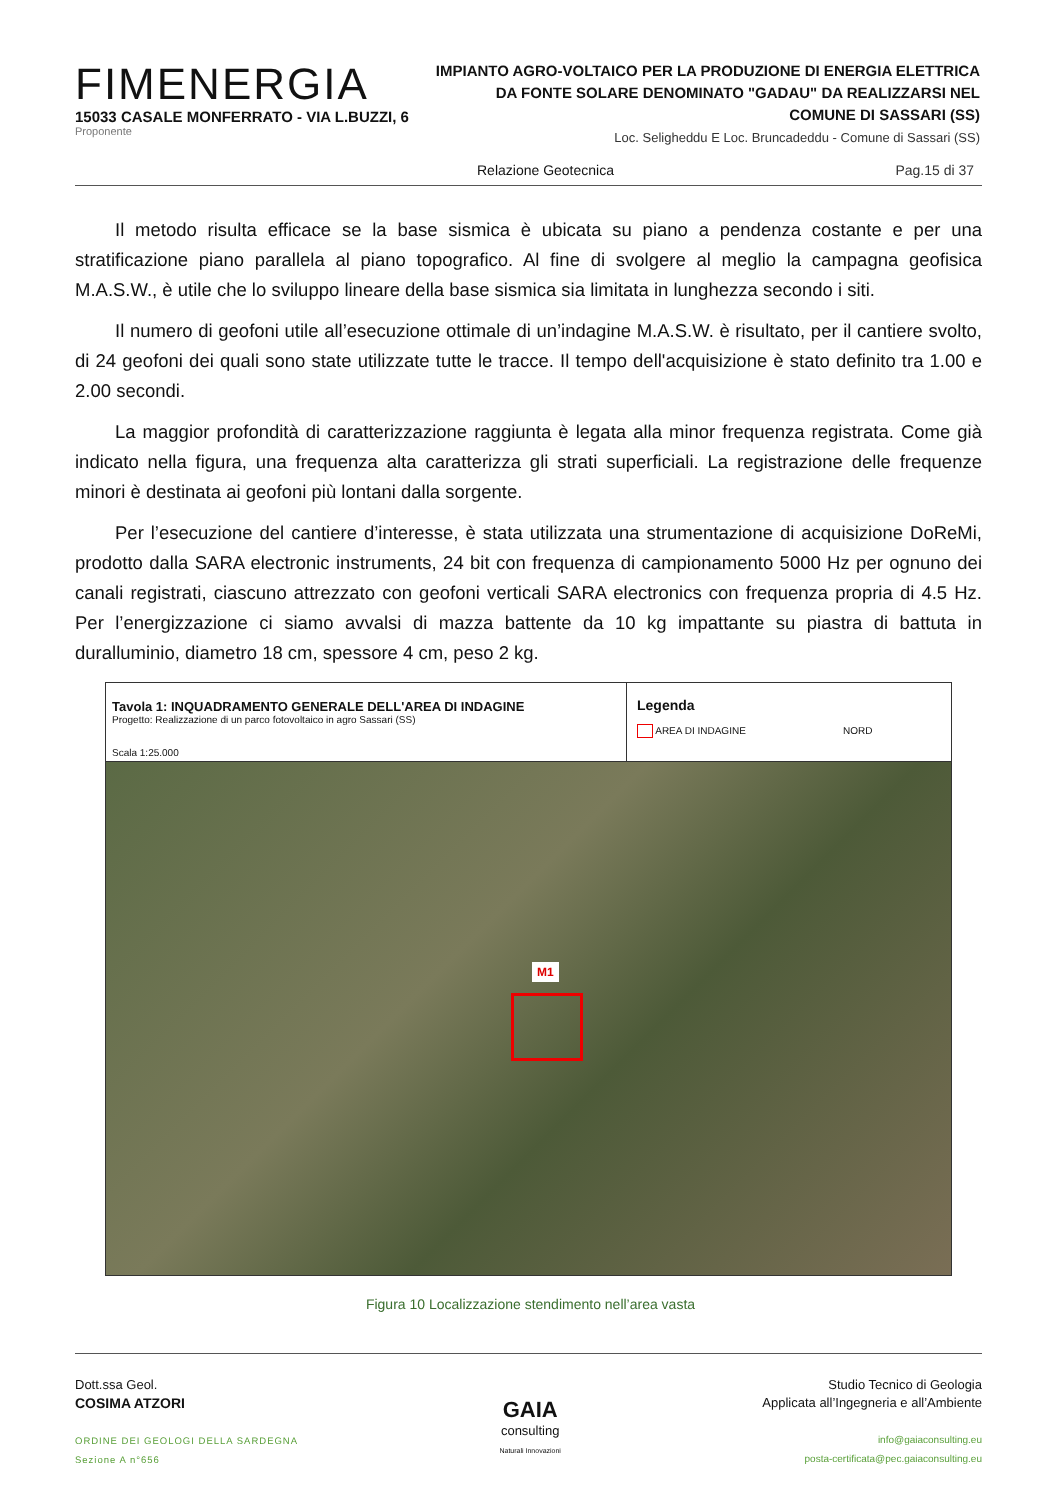FIMENERGIA
15033 CASALE MONFERRATO - VIA L.BUZZI, 6
Proponente
IMPIANTO AGRO-VOLTAICO PER LA PRODUZIONE DI ENERGIA ELETTRICA
DA FONTE SOLARE DENOMINATO "GADAU" DA REALIZZARSI NEL
COMUNE DI SASSARI (SS)
Loc. Seligheddu E Loc. Bruncadeddu - Comune di Sassari (SS)
Relazione Geotecnica Pag.15 di 37
Il metodo risulta efficace se la base sismica è ubicata su piano a pendenza costante e per una stratificazione piano parallela al piano topografico. Al fine di svolgere al meglio la campagna geofisica M.A.S.W., è utile che lo sviluppo lineare della base sismica sia limitata in lunghezza secondo i siti.
Il numero di geofoni utile all’esecuzione ottimale di un’indagine M.A.S.W. è risultato, per il cantiere svolto, di 24 geofoni dei quali sono state utilizzate tutte le tracce. Il tempo dell'acquisizione è stato definito tra 1.00 e 2.00 secondi.
La maggior profondità di caratterizzazione raggiunta è legata alla minor frequenza registrata. Come già indicato nella figura, una frequenza alta caratterizza gli strati superficiali. La registrazione delle frequenze minori è destinata ai geofoni più lontani dalla sorgente.
Per l’esecuzione del cantiere d’interesse, è stata utilizzata una strumentazione di acquisizione DoReMi, prodotto dalla SARA electronic instruments, 24 bit con frequenza di campionamento 5000 Hz per ognuno dei canali registrati, ciascuno attrezzato con geofoni verticali SARA electronics con frequenza propria di 4.5 Hz. Per l’energizzazione ci siamo avvalsi di mazza battente da 10 kg impattante su piastra di battuta in duralluminio, diametro 18 cm, spessore 4 cm, peso 2 kg.
Tavola 1: INQUADRAMENTO GENERALE DELL'AREA DI INDAGINE
Progetto: Realizzazione di un parco fotovoltaico in agro Sassari (SS)
Scala 1:25.000
Legenda
AREA DI INDAGINE NORD
M1
Figura 10 Localizzazione stendimento nell’area vasta
Dott.ssa Geol.
COSIMA ATZORI
ORDINE DEI GEOLOGI DELLA SARDEGNA
Sezione A n°656
GAIA
consulting
Naturali Innovazioni
Studio Tecnico di Geologia
Applicata all’Ingegneria e all’Ambiente
info@gaiaconsulting.eu
posta-certificata@pec.gaiaconsulting.eu